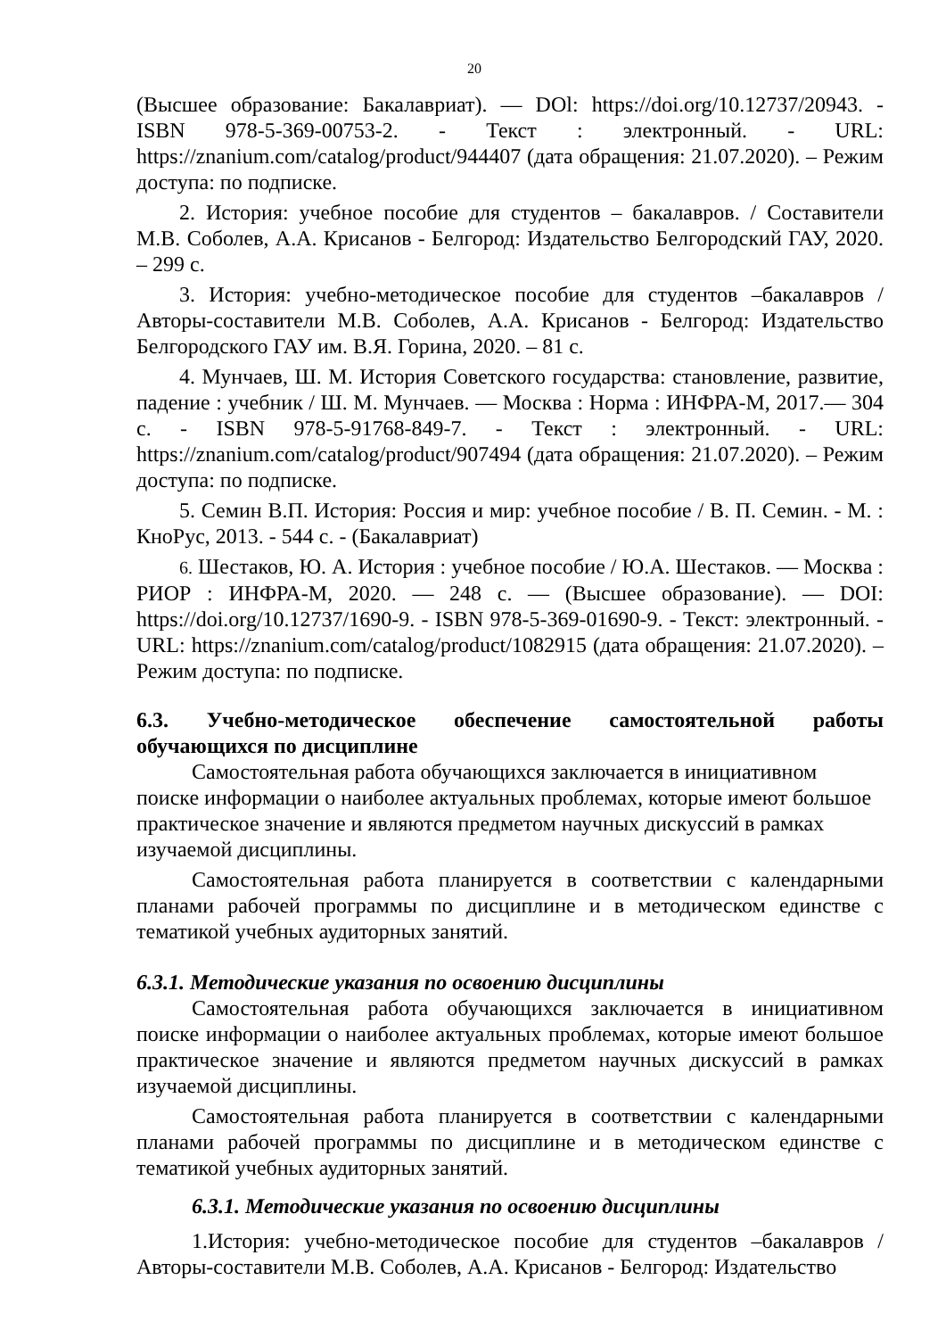20
(Высшее образование: Бакалавриат). — DOl: https://doi.org/10.12737/20943. - ISBN 978-5-369-00753-2. - Текст : электронный. - URL: https://znanium.com/catalog/product/944407 (дата обращения: 21.07.2020). – Режим доступа: по подписке.
2. История: учебное пособие для студентов – бакалавров. / Составители М.В. Соболев, А.А. Крисанов - Белгород: Издательство Белгородский ГАУ, 2020. – 299 с.
3. История: учебно-методическое пособие для студентов –бакалавров / Авторы-составители М.В. Соболев, А.А. Крисанов - Белгород: Издательство Белгородского ГАУ им. В.Я. Горина, 2020. – 81 с.
4. Мунчаев, Ш. М. История Советского государства: становление, развитие, падение : учебник / Ш. М. Мунчаев. — Москва : Норма : ИНФРА-М, 2017.— 304 с. - ISBN 978-5-91768-849-7. - Текст : электронный. - URL: https://znanium.com/catalog/product/907494 (дата обращения: 21.07.2020). – Режим доступа: по подписке.
5. Семин В.П. История: Россия и мир: учебное пособие / В. П. Семин. - М. : КноРус, 2013. - 544 с. - (Бакалавриат)
6. Шестаков, Ю. А. История : учебное пособие / Ю.А. Шестаков. — Москва : РИОР : ИНФРА-М, 2020. — 248 с. — (Высшее образование). — DOI: https://doi.org/10.12737/1690-9. - ISBN 978-5-369-01690-9. - Текст: электронный. - URL: https://znanium.com/catalog/product/1082915 (дата обращения: 21.07.2020). – Режим доступа: по подписке.
6.3. Учебно-методическое обеспечение самостоятельной работы обучающихся по дисциплине
Самостоятельная работа обучающихся заключается в инициативном поиске информации о наиболее актуальных проблемах, которые имеют большое практическое значение и являются предметом научных дискуссий в рамках изучаемой дисциплины.
Самостоятельная работа планируется в соответствии с календарными планами рабочей программы по дисциплине и в методическом единстве с тематикой учебных аудиторных занятий.
6.3.1. Методические указания по освоению дисциплины
Самостоятельная работа обучающихся заключается в инициативном поиске информации о наиболее актуальных проблемах, которые имеют большое практическое значение и являются предметом научных дискуссий в рамках изучаемой дисциплины.
Самостоятельная работа планируется в соответствии с календарными планами рабочей программы по дисциплине и в методическом единстве с тематикой учебных аудиторных занятий.
6.3.1. Методические указания по освоению дисциплины
1.История: учебно-методическое пособие для студентов –бакалавров / Авторы-составители М.В. Соболев, А.А. Крисанов - Белгород: Издательство